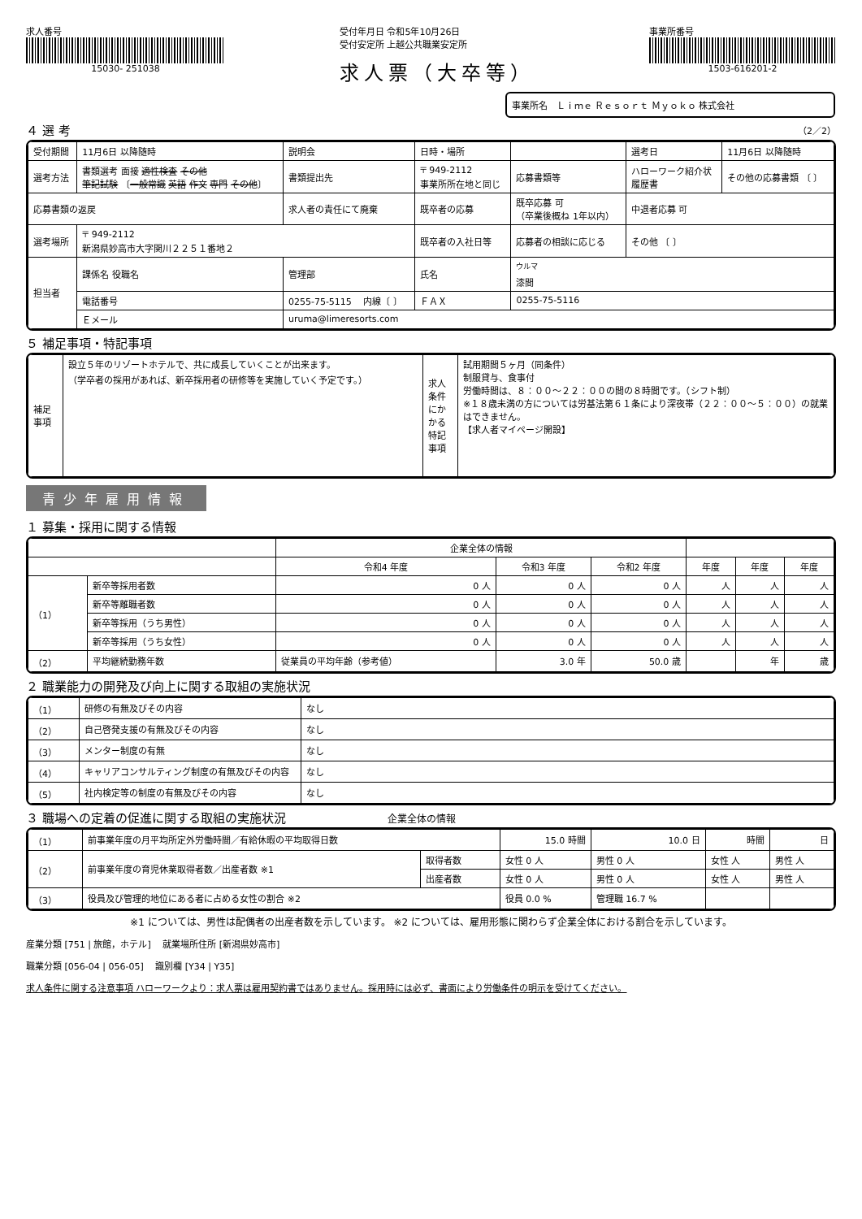求人番号
15030- 251038
受付年月日 令和5年10月26日
受付安定所 上越公共職業安定所
求人票（大卒等）
事業所番号
1503-616201-2
事業所名　Ｌｉｍｅ Ｒｅｓｏｒｔ Ｍｙｏｋｏ 株式会社
４ 選 考 （2／2）
| 受付期間 | 11月6日 以降随時 | | 説明会 | 日時・場所 | | | 選考日 | 11月6日 以降随時 |
| 選考方法 | 書類選考 面接 適性検査 その他 筆記試験 〔 一般常識 英語 作文 専門 その他 〕 | | 書類提出先 | 〒 949-2112 事業所所在地と同じ | | 応募書類等 | ハローワーク紹介状 履歴書 | その他の応募書類 〔 〕 |
| 応募書類の返戻 | | 求人者の責任にて廃棄 | | 既卒者の応募 | 既卒応募 可 （卒業後概ね 1年以内） | | 中退者応募 可 | |
| 選考場所 | 〒 949-2112 新潟県妙高市大字関川２２５１番地２ | | | 既卒者の入社日等 | 応募者の相談に応じる | | その他 〔 〕 | |
| 担当者 | 課係名 役職名 | 管理部 | | 氏名 | <sup>ウルマ</sup> 漆間 | | | |
| | 電話番号 | 0255-75-5115 内線〔 〕 | | ＦＡＸ | 0255-75-5116 | | | |
| | Ｅメール | uruma@limeresorts.com | | | | | | |
５ 補足事項・特記事項
| 補足事項 | 設立５年のリゾートホテルで、共に成長していくことが出来ます。 （学卒者の採用があれば、新卒採用者の研修等を実施していく予定です。） | 求人条件にかかる特記事項 | 試用期間５ヶ月（同条件） 制服貸与、食事付 労働時間は、８：００～２２：００の間の８時間です。（シフト制） ※１８歳未満の方については労基法第６１条により深夜帯（２２：００～５：００）の就業はできません。 【求人者マイページ開設】 |
青少年雇用情報
１ 募集・採用に関する情報
| | | | 企業全体の情報 | | | | | |
| --- | --- | --- | --- | --- | --- | --- | --- | --- |
| | | | 令和4 年度 | 令和3 年度 | 令和2 年度 | 年度 | 年度 | 年度 |
| （1） | 新卒等採用者数 | | 0 人 | 0 人 | 0 人 | 人 | 人 | 人 |
| | 新卒等離職者数 | | 0 人 | 0 人 | 0 人 | 人 | 人 | 人 |
| | 新卒等採用（うち男性） | | 0 人 | 0 人 | 0 人 | 人 | 人 | 人 |
| | 新卒等採用（うち女性） | | 0 人 | 0 人 | 0 人 | 人 | 人 | 人 |
| （2） | 平均継続勤務年数 | 従業員の平均年齢（参考値） | | 3.0 年 | 50.0 歳 | | 年 | 歳 |
２ 職業能力の開発及び向上に関する取組の実施状況
| （1） | 研修の有無及びその内容 | なし |
| （2） | 自己啓発支援の有無及びその内容 | なし |
| （3） | メンター制度の有無 | なし |
| （4） | キャリアコンサルティング制度の有無及びその内容 | なし |
| （5） | 社内検定等の制度の有無及びその内容 | なし |
３ 職場への定着の促進に関する取組の実施状況 企業全体の情報
| （1） | 前事業年度の月平均所定外労働時間／有給休暇の平均取得日数 | | 15.0 時間 | 10.0 日 | 時間 | 日 |
| （2） | 前事業年度の育児休業取得者数／出産者数 ※1 | 取得者数 | 女性 0 人 | 男性 0 人 | 女性 人 | 男性 人 |
| | | 出産者数 | 女性 0 人 | 男性 0 人 | 女性 人 | 男性 人 |
| （3） | 役員及び管理的地位にある者に占める女性の割合 ※2 | | 役員 0.0 % | 管理職 16.7 % | | |
※1 については、男性は配偶者の出産者数を示しています。 ※2 については、雇用形態に関わらず企業全体における割合を示しています。
産業分類 [751 | 旅館，ホテル] 　就業場所住所 [新潟県妙高市]
職業分類 [056-04 | 056-05] 　識別欄 [Y34 | Y35]
求人条件に関する注意事項 ハローワークより：求人票は雇用契約書ではありません。採用時には必ず、書面により労働条件の明示を受けてください。